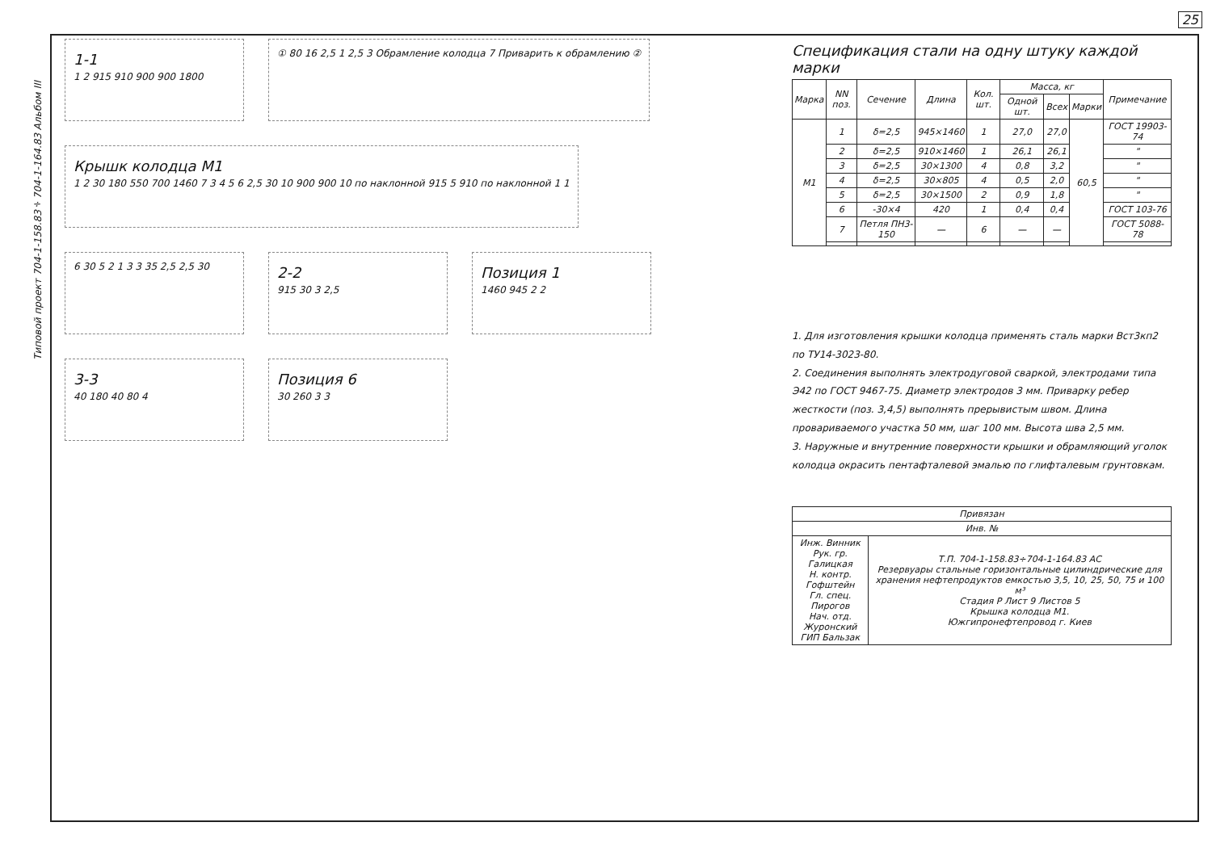25
Типовой проект 704-1-158.83÷704-1-164.83 Альбом III
1-1
1 2 915 910 900 900 1800
① 80 16 2,5 1 2,5 3 Обрамление колодца 7 Приварить к обрамлению ②
Крышк колодца М1
1 2 30 180 550 700 1460 7 3 4 5 6 2,5 30 10 900 900 10 по наклонной 915 5 910 по наклонной 1 1
6 30 5 2 1 3 3 35 2,5 2,5 30
2-2
915 30 3 2,5
Позиция 1
1460 945 2 2
3-3
40 180 40 80 4
Позиция 6
30 260 3 3
Спецификация стали на одну штуку каждой марки
| Марка | NN поз. | Сечение | Длина | Кол. шт. | Масса, кг | | | Примечание |
| --- | --- | --- | --- | --- | --- | --- | --- | --- |
| | | | | | Одной шт. | Всех | Марки | |
| М1 | 1 | δ=2,5 | 945×1460 | 1 | 27,0 | 27,0 | 60,5 | ГОСТ 19903-74 |
| | 2 | δ=2,5 | 910×1460 | 1 | 26,1 | 26,1 | | " |
| | 3 | δ=2,5 | 30×1300 | 4 | 0,8 | 3,2 | | " |
| | 4 | δ=2,5 | 30×805 | 4 | 0,5 | 2,0 | | " |
| | 5 | δ=2,5 | 30×1500 | 2 | 0,9 | 1,8 | | " |
| | 6 | -30×4 | 420 | 1 | 0,4 | 0,4 | | ГОСТ 103-76 |
| | 7 | Петля ПН3-150 | — | 6 | — | — | | ГОСТ 5088-78 |
1. Для изготовления крышки колодца применять сталь марки Вст3кп2 по ТУ14-3023-80.
2. Соединения выполнять электродуговой сваркой, электродами типа Э42 по ГОСТ 9467-75. Диаметр электродов 3 мм. Приварку ребер жесткости (поз. 3,4,5) выполнять прерывистым швом. Длина провариваемого участка 50 мм, шаг 100 мм. Высота шва 2,5 мм.
3. Наружные и внутренние поверхности крышки и обрамляющий уголок колодца окрасить пентафталевой эмалью по глифталевым грунтовкам.
| Привязан | |
| Инв. № | |
| Инж. Винник Рук. гр. Галицкая Н. контр. Гофштейн Гл. спец. Пирогов Нач. отд. Журонский ГИП Бальзак | Т.П. 704-1-158.83÷704-1-164.83 АС Резервуары стальные горизонтальные цилиндрические для хранения нефтепродуктов емкостью 3,5, 10, 25, 50, 75 и 100 м³ Стадия Р Лист 9 Листов 5 Крышка колодца М1. Южгипронефтепровод г. Киев |